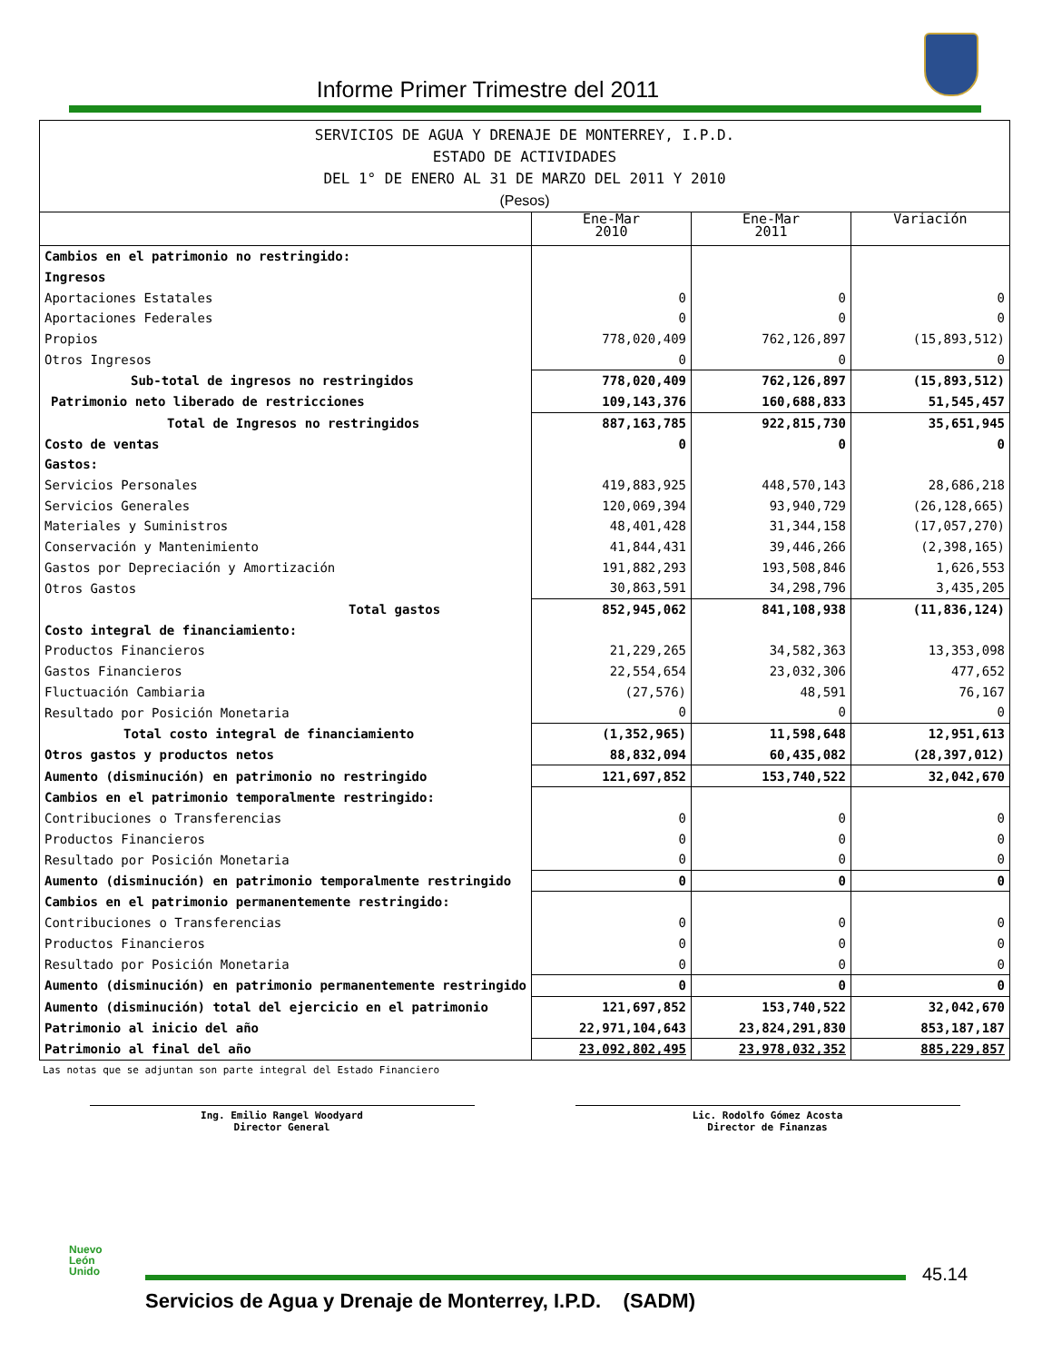Informe Primer Trimestre del 2011
SERVICIOS DE AGUA Y DRENAJE DE MONTERREY, I.P.D.
ESTADO DE ACTIVIDADES
DEL 1° DE ENERO AL 31 DE MARZO DEL 2011 Y 2010
(Pesos)
| | Ene-Mar 2010 | Ene-Mar 2011 | Variación |
| --- | --- | --- | --- |
| Cambios en el patrimonio no restringido: | | | |
| Ingresos | | | |
| Aportaciones Estatales | 0 | 0 | 0 |
| Aportaciones Federales | 0 | 0 | 0 |
| Propios | 778,020,409 | 762,126,897 | (15,893,512) |
| Otros Ingresos | 0 | 0 | 0 |
| Sub-total de ingresos no restringidos | 778,020,409 | 762,126,897 | (15,893,512) |
| Patrimonio neto liberado de restricciones | 109,143,376 | 160,688,833 | 51,545,457 |
| Total de Ingresos no restringidos | 887,163,785 | 922,815,730 | 35,651,945 |
| Costo de ventas | 0 | 0 | 0 |
| Gastos: | | | |
| Servicios Personales | 419,883,925 | 448,570,143 | 28,686,218 |
| Servicios Generales | 120,069,394 | 93,940,729 | (26,128,665) |
| Materiales y Suministros | 48,401,428 | 31,344,158 | (17,057,270) |
| Conservación y Mantenimiento | 41,844,431 | 39,446,266 | (2,398,165) |
| Gastos por Depreciación y Amortización | 191,882,293 | 193,508,846 | 1,626,553 |
| Otros Gastos | 30,863,591 | 34,298,796 | 3,435,205 |
| Total gastos | 852,945,062 | 841,108,938 | (11,836,124) |
| Costo integral de financiamiento: | | | |
| Productos Financieros | 21,229,265 | 34,582,363 | 13,353,098 |
| Gastos Financieros | 22,554,654 | 23,032,306 | 477,652 |
| Fluctuación Cambiaria | (27,576) | 48,591 | 76,167 |
| Resultado por Posición Monetaria | 0 | 0 | 0 |
| Total costo integral de financiamiento | (1,352,965) | 11,598,648 | 12,951,613 |
| Otros gastos y productos netos | 88,832,094 | 60,435,082 | (28,397,012) |
| Aumento (disminución) en patrimonio no restringido | 121,697,852 | 153,740,522 | 32,042,670 |
| Cambios en el patrimonio temporalmente restringido: | | | |
| Contribuciones o Transferencias | 0 | 0 | 0 |
| Productos Financieros | 0 | 0 | 0 |
| Resultado por Posición Monetaria | 0 | 0 | 0 |
| Aumento (disminución) en patrimonio temporalmente restringido | 0 | 0 | 0 |
| Cambios en el patrimonio permanentemente restringido: | | | |
| Contribuciones o Transferencias | 0 | 0 | 0 |
| Productos Financieros | 0 | 0 | 0 |
| Resultado por Posición Monetaria | 0 | 0 | 0 |
| Aumento (disminución) en patrimonio permanentemente restringido | 0 | 0 | 0 |
| Aumento (disminución) total del ejercicio en el patrimonio | 121,697,852 | 153,740,522 | 32,042,670 |
| Patrimonio al inicio del año | 22,971,104,643 | 23,824,291,830 | 853,187,187 |
| Patrimonio al final del año | 23,092,802,495 | 23,978,032,352 | 885,229,857 |
Las notas que se adjuntan son parte integral del Estado Financiero
Ing. Emilio Rangel Woodyard
Director General
Lic. Rodolfo Gómez Acosta
Director de Finanzas
Nuevo
León
Unido
45.14
Servicios de Agua y Drenaje de Monterrey, I.P.D. (SADM)